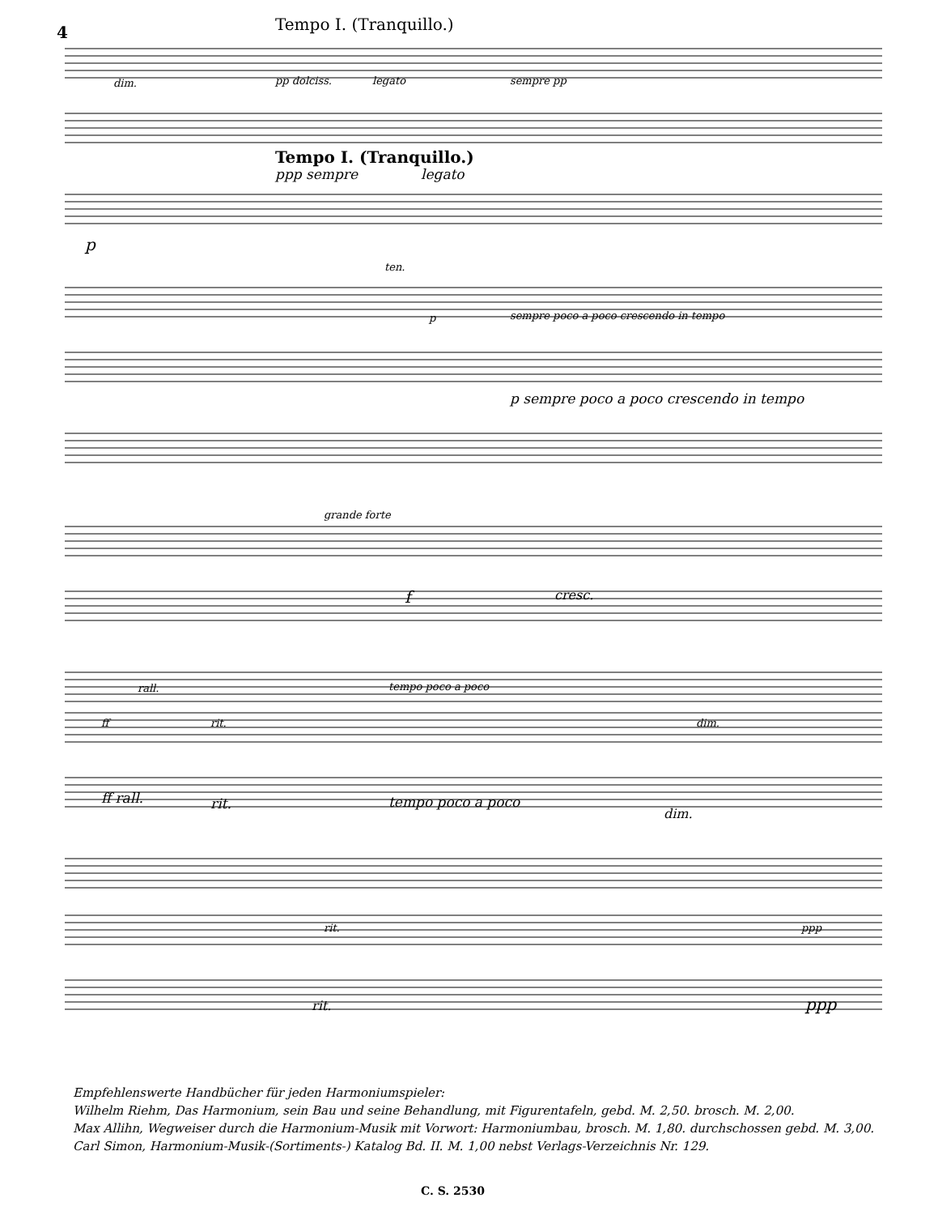4 Tempo I. (Tranquillo.)
Tempo I. (Tranquillo.)
dim. pp dolciss. legato sempre pp
ppp sempre legato
p
ten.
p
sempre poco a poco crescendo in tempo
p sempre poco a poco crescendo in tempo
grande forte
f cresc.
rall.
ff rit.
tempo poco a poco
dim.
ff rall. rit. tempo poco a poco
dim.
rit. ppp
rit. ppp
Empfehlenswerte Handbücher für jeden Harmoniumspieler:
Wilhelm Riehm, Das Harmonium, sein Bau und seine Behandlung, mit Figurentafeln, gebd. M. 2,50. brosch. M. 2,00.
Max Allihn, Wegweiser durch die Harmonium-Musik mit Vorwort: Harmoniumbau, brosch. M. 1,80. durchschossen gebd. M. 3,00.
Carl Simon, Harmonium-Musik-(Sortiments-) Katalog Bd. II. M. 1,00 nebst Verlags-Verzeichnis Nr. 129.
C. S. 2530